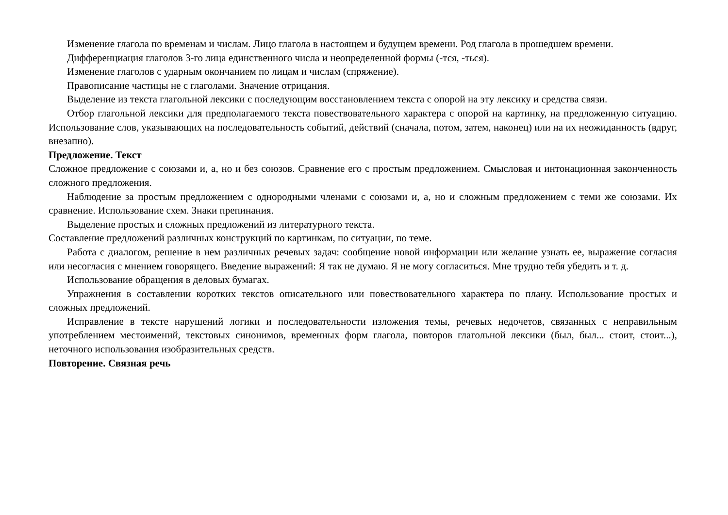Изменение глагола по временам и числам. Лицо глагола в настоящем и будущем времени. Род глагола в прошедшем времени.
Дифференциация глаголов 3-го лица единственного числа и неопределенной формы (-тся, -ться).
Изменение глаголов с ударным окончанием по лицам и числам (спряжение).
Правописание частицы не с глаголами. Значение отрицания.
Выделение из текста глагольной лексики с последующим восстановлением текста с опорой на эту лексику и средства связи.
Отбор глагольной лексики для предполагаемого текста повествовательного характера с опорой на картинку, на предложенную ситуацию. Использование слов, указывающих на последовательность событий, действий (сначала, потом, затем, наконец) или на их неожиданность (вдруг, внезапно).
Предложение. Текст
Сложное предложение с союзами и, а, но и без союзов. Сравнение его с простым предложением. Смысловая и интонационная законченность сложного предложения.
Наблюдение за простым предложением с однородными членами с союзами и, а, но и сложным предложением с теми же союзами. Их сравнение. Использование схем. Знаки препинания.
Выделение простых и сложных предложений из литературного текста.
Составление предложений различных конструкций по картинкам, по ситуации, по теме.
Работа с диалогом, решение в нем различных речевых задач: сообщение новой информации или желание узнать ее, выражение согласия или несогласия с мнением говорящего. Введение выражений: Я так не думаю. Я не могу согласиться. Мне трудно тебя убедить и т. д.
Использование обращения в деловых бумагах.
Упражнения в составлении коротких текстов описательного или повествовательного характера по плану. Использование простых и сложных предложений.
Исправление в тексте нарушений логики и последовательности изложения темы, речевых недочетов, связанных с неправильным употреблением местоимений, текстовых синонимов, временных форм глагола, повторов глагольной лексики (был, был... стоит, стоит...), неточного использования изобразительных средств.
Повторение. Связная речь